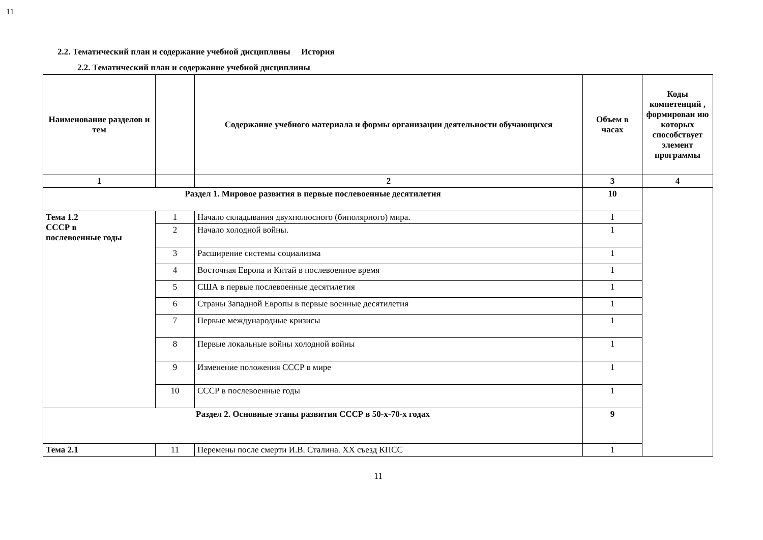11
2.2. Тематический план и содержание учебной дисциплины История
2.2. Тематический план и содержание учебной дисциплины
| Наименование разделов и тем | | Содержание учебного материала и формы организации деятельности обучающихся | Объем в часах | Коды компетенций , формирован ию которых способствует элемент программы |
| --- | --- | --- | --- | --- |
| 1 | | 2 | 3 | 4 |
| Раздел 1. Мировое развития в первые послевоенные десятилетия | | | 10 | |
| Тема 1.2 СССР в послевоенные годы | 1 | Начало складывания двухполюсного (биполярного) мира. | 1 | |
| | 2 | Начало холодной войны. | 1 | |
| | 3 | Расширение системы социализма | 1 | |
| | 4 | Восточная Европа и Китай в послевоенное время | 1 | |
| | 5 | США в первые послевоенные десятилетия | 1 | |
| | 6 | Страны Западной Европы в первые военные десятилетия | 1 | |
| | 7 | Первые международные кризисы | 1 | |
| | 8 | Первые локальные войны холодной войны | 1 | |
| | 9 | Изменение положения СССР в мире | 1 | |
| | 10 | СССР в послевоенные годы | 1 | |
| Раздел 2. Основные этапы развития СССР в 50-х-70-х годах | | | 9 | |
| Тема 2.1 | 11 | Перемены после смерти И.В. Сталина. ХХ съезд КПСС | 1 | |
11